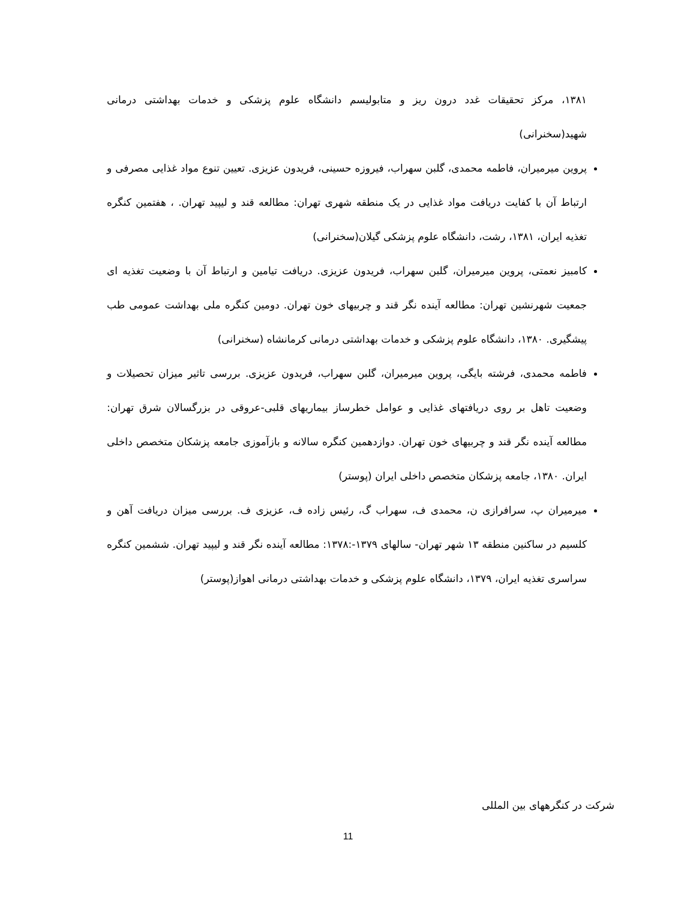۱۳۸۱، مرکز تحقیقات غدد درون ریز و متابولیسم دانشگاه علوم پزشکی و خدمات بهداشتی درمانی شهید(سخنرانی)
پروین میرمیران، فاطمه محمدی، گلبن سهراب، فیروزه حسینی، فریدون عزیزی. تعیین تنوع مواد غذایی مصرفی و ارتباط آن با کفایت دریافت مواد غذایی در یک منطقه شهری تهران: مطالعه قند و لیپید تهران. ، هفتمین کنگره تغذیه ایران، ۱۳۸۱، رشت، دانشگاه علوم پزشکی گیلان(سخنرانی)
کامبیز نعمتی، پروین میرمیران، گلبن سهراب، فریدون عزیزی. دریافت تیامین و ارتباط آن با وضعیت تغذیه ای جمعیت شهرنشین تهران: مطالعه آینده نگر قند و چربیهای خون تهران. دومین کنگره ملی بهداشت عمومی طب پیشگیری. ۱۳۸۰، دانشگاه علوم پزشکی و خدمات بهداشتی درمانی کرمانشاه (سخنرانی)
فاطمه محمدی، فرشته بایگی، پروین میرمیران، گلبن سهراب، فریدون عزیزی. بررسی تاثیر میزان تحصیلات و وضعیت تاهل بر روی دریافتهای غذایی و عوامل خطرساز بیماریهای قلبی-عروقی در بزرگسالان شرق تهران: مطالعه آینده نگر قند و چربیهای خون تهران. دوازدهمین کنگره سالانه و بازآموزی جامعه پزشکان متخصص داخلی ایران. ۱۳۸۰، جامعه پزشکان متخصص داخلی ایران (پوستر)
میرمیران پ، سرافرازی ن، محمدی ف، سهراب گ، رئیس زاده ف، عزیزی ف. بررسی میزان دریافت آهن و کلسیم در ساکنین منطقه ۱۳ شهر تهران- سالهای ۱۳۷۹-:۱۳۷۸: مطالعه آینده نگر قند و لیپید تهران. ششمین کنگره سراسری تغذیه ایران، ۱۳۷۹، دانشگاه علوم پزشکی و خدمات بهداشتی درمانی اهواز(پوستر)
شرکت در کنگرههای بین المللی
11